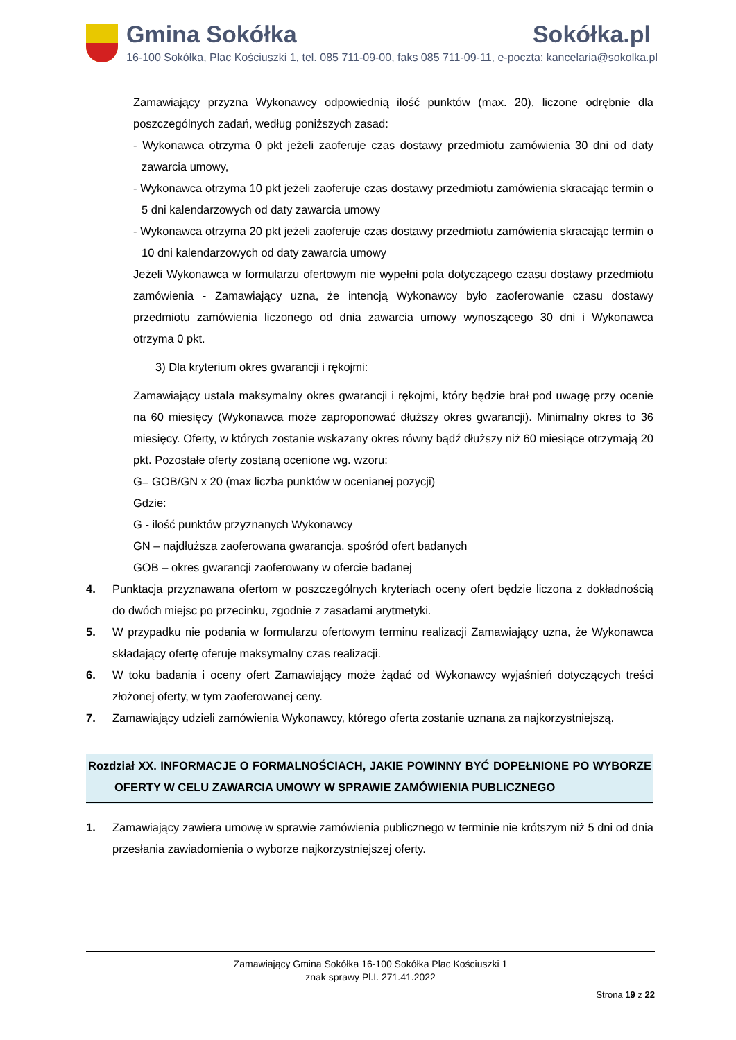Gmina Sokółka Sokółka.pl
16-100 Sokółka, Plac Kościuszki 1, tel. 085 711-09-00, faks 085 711-09-11, e-poczta: kancelaria@sokolka.pl
Zamawiający przyzna Wykonawcy odpowiednią ilość punktów (max. 20), liczone odrębnie dla poszczególnych zadań, według poniższych zasad:
- Wykonawca otrzyma 0 pkt jeżeli zaoferuje czas dostawy przedmiotu zamówienia 30 dni od daty zawarcia umowy,
- Wykonawca otrzyma 10 pkt jeżeli zaoferuje czas dostawy przedmiotu zamówienia skracając termin o 5 dni kalendarzowych od daty zawarcia umowy
- Wykonawca otrzyma 20 pkt jeżeli zaoferuje czas dostawy przedmiotu zamówienia skracając termin o 10 dni kalendarzowych od daty zawarcia umowy
Jeżeli Wykonawca w formularzu ofertowym nie wypełni pola dotyczącego czasu dostawy przedmiotu zamówienia - Zamawiający uzna, że intencją Wykonawcy było zaoferowanie czasu dostawy przedmiotu zamówienia liczonego od dnia zawarcia umowy wynoszącego 30 dni i Wykonawca otrzyma 0 pkt.
3) Dla kryterium okres gwarancji i rękojmi:
Zamawiający ustala maksymalny okres gwarancji i rękojmi, który będzie brał pod uwagę przy ocenie na 60 miesięcy (Wykonawca może zaproponować dłuższy okres gwarancji). Minimalny okres to 36 miesięcy. Oferty, w których zostanie wskazany okres równy bądź dłuższy niż 60 miesiące otrzymają 20 pkt. Pozostałe oferty zostaną ocenione wg. wzoru:
G= GOB/GN x 20 (max liczba punktów w ocenianej pozycji)
Gdzie:
G - ilość punktów przyznanych Wykonawcy
GN – najdłuższa zaoferowana gwarancja, spośród ofert badanych
GOB – okres gwarancji zaoferowany w ofercie badanej
4. Punktacja przyznawana ofertom w poszczególnych kryteriach oceny ofert będzie liczona z dokładnością do dwóch miejsc po przecinku, zgodnie z zasadami arytmetyki.
5. W przypadku nie podania w formularzu ofertowym terminu realizacji Zamawiający uzna, że Wykonawca składający ofertę oferuje maksymalny czas realizacji.
6. W toku badania i oceny ofert Zamawiający może żądać od Wykonawcy wyjaśnień dotyczących treści złożonej oferty, w tym zaoferowanej ceny.
7. Zamawiający udzieli zamówienia Wykonawcy, którego oferta zostanie uznana za najkorzystniejszą.
Rozdział XX. INFORMACJE O FORMALNOŚCIACH, JAKIE POWINNY BYĆ DOPEŁNIONE PO WYBORZE OFERTY W CELU ZAWARCIA UMOWY W SPRAWIE ZAMÓWIENIA PUBLICZNEGO
1. Zamawiający zawiera umowę w sprawie zamówienia publicznego w terminie nie krótszym niż 5 dni od dnia przesłania zawiadomienia o wyborze najkorzystniejszej oferty.
Zamawiający Gmina Sokółka 16-100 Sokółka Plac Kościuszki 1
znak sprawy Pl.I. 271.41.2022
Strona 19 z 22